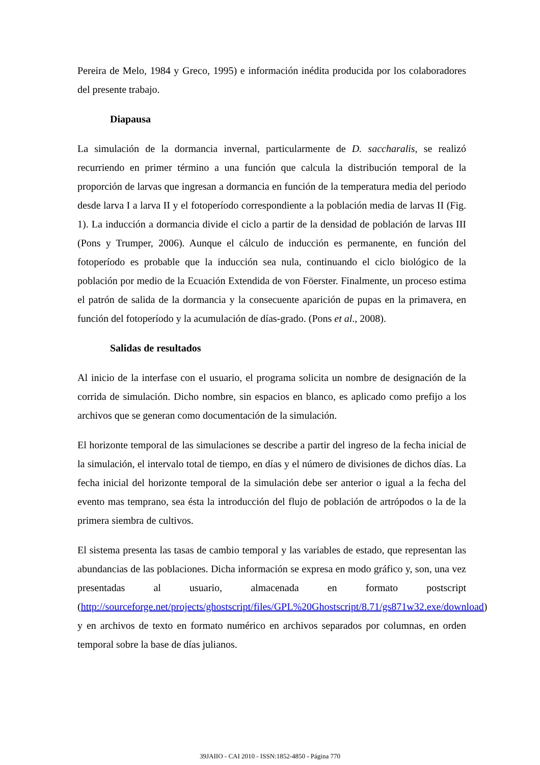Pereira de Melo, 1984 y Greco, 1995) e información inédita producida por los colaboradores del presente trabajo.
Diapausa
La simulación de la dormancia invernal, particularmente de D. saccharalis, se realizó recurriendo en primer término a una función que calcula la distribución temporal de la proporción de larvas que ingresan a dormancia en función de la temperatura media del periodo desde larva I a larva II y el fotoperíodo correspondiente a la población media de larvas II (Fig. 1). La inducción a dormancia divide el ciclo a partir de la densidad de población de larvas III (Pons y Trumper, 2006). Aunque el cálculo de inducción es permanente, en función del fotoperíodo es probable que la inducción sea nula, continuando el ciclo biológico de la población por medio de la Ecuación Extendida de von Föerster. Finalmente, un proceso estima el patrón de salida de la dormancia y la consecuente aparición de pupas en la primavera, en función del fotoperíodo y la acumulación de días-grado. (Pons et al., 2008).
Salidas de resultados
Al inicio de la interfase con el usuario, el programa solicita un nombre de designación de la corrida de simulación. Dicho nombre, sin espacios en blanco, es aplicado como prefijo a los archivos que se generan como documentación de la simulación.
El horizonte temporal de las simulaciones se describe a partir del ingreso de la fecha inicial de la simulación, el intervalo total de tiempo, en días y el número de divisiones de dichos días. La fecha inicial del horizonte temporal de la simulación debe ser anterior o igual a la fecha del evento mas temprano, sea ésta la introducción del flujo de población de artrópodos o la de la primera siembra de cultivos.
El sistema presenta las tasas de cambio temporal y las variables de estado, que representan las abundancias de las poblaciones. Dicha información se expresa en modo gráfico y, son, una vez presentadas al usuario, almacenada en formato postscript (http://sourceforge.net/projects/ghostscript/files/GPL%20Ghostscript/8.71/gs871w32.exe/download) y en archivos de texto en formato numérico en archivos separados por columnas, en orden temporal sobre la base de días julianos.
39JAIIO - CAI 2010 - ISSN:1852-4850 - Página 770